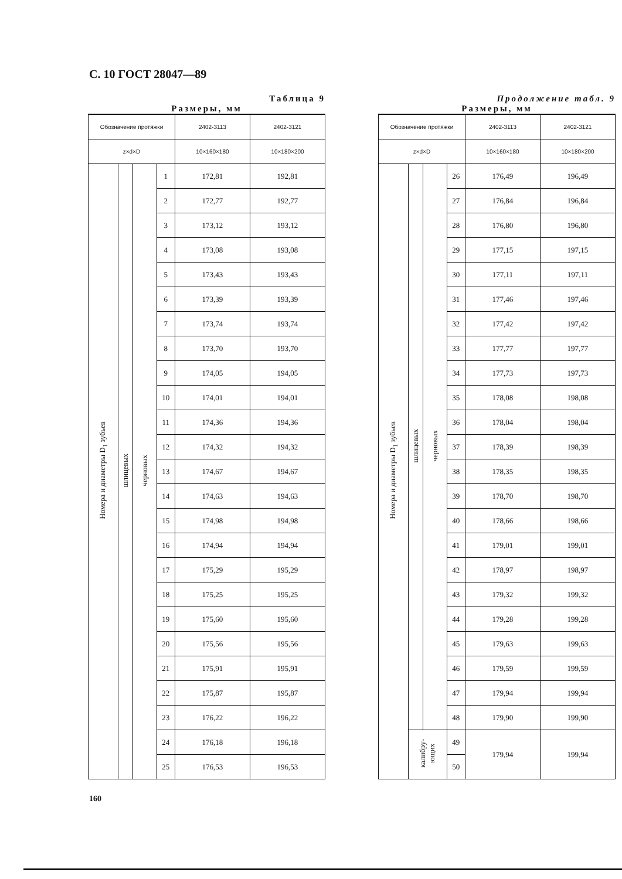С. 10 ГОСТ 28047—89
Таблица 9
Размеры, мм
| Обозначение протяжки | | | | 2402-3113 | 2402-3121 |
| --- | --- | --- | --- | --- | --- |
| z×d×D | | | | 10×160×180 | 10×180×200 |
| Номера и диаметры D<sub>1</sub> зубьев | шлицевых | черновых | 1 | 172,81 | 192,81 |
| | | | 2 | 172,77 | 192,77 |
| | | | 3 | 173,12 | 193,12 |
| | | | 4 | 173,08 | 193,08 |
| | | | 5 | 173,43 | 193,43 |
| | | | 6 | 173,39 | 193,39 |
| | | | 7 | 173,74 | 193,74 |
| | | | 8 | 173,70 | 193,70 |
| | | | 9 | 174,05 | 194,05 |
| | | | 10 | 174,01 | 194,01 |
| | | | 11 | 174,36 | 194,36 |
| | | | 12 | 174,32 | 194,32 |
| | | | 13 | 174,67 | 194,67 |
| | | | 14 | 174,63 | 194,63 |
| | | | 15 | 174,98 | 194,98 |
| | | | 16 | 174,94 | 194,94 |
| | | | 17 | 175,29 | 195,29 |
| | | | 18 | 175,25 | 195,25 |
| | | | 19 | 175,60 | 195,60 |
| | | | 20 | 175,56 | 195,56 |
| | | | 21 | 175,91 | 195,91 |
| | | | 22 | 175,87 | 195,87 |
| | | | 23 | 176,22 | 196,22 |
| | | | 24 | 176,18 | 196,18 |
| | | | 25 | 176,53 | 196,53 |
Продолжение табл. 9
Размеры, мм
| Обозначение протяжки | | | | 2402-3113 | 2402-3121 |
| --- | --- | --- | --- | --- | --- |
| z×d×D | | | | 10×160×180 | 10×180×200 |
| Номера и диаметры D<sub>1</sub> зубьев | шлицевых | черновых | 26 | 176,49 | 196,49 |
| | | | 27 | 176,84 | 196,84 |
| | | | 28 | 176,80 | 196,80 |
| | | | 29 | 177,15 | 197,15 |
| | | | 30 | 177,11 | 197,11 |
| | | | 31 | 177,46 | 197,46 |
| | | | 32 | 177,42 | 197,42 |
| | | | 33 | 177,77 | 197,77 |
| | | | 34 | 177,73 | 197,73 |
| | | | 35 | 178,08 | 198,08 |
| | | | 36 | 178,04 | 198,04 |
| | | | 37 | 178,39 | 198,39 |
| | | | 38 | 178,35 | 198,35 |
| | | | 39 | 178,70 | 198,70 |
| | | | 40 | 178,66 | 198,66 |
| | | | 41 | 179,01 | 199,01 |
| | | | 42 | 178,97 | 198,97 |
| | | | 43 | 179,32 | 199,32 |
| | | | 44 | 179,28 | 199,28 |
| | | | 45 | 179,63 | 199,63 |
| | | | 46 | 179,59 | 199,59 |
| | | | 47 | 179,94 | 199,94 |
| | | | 48 | 179,90 | 199,90 |
| | калибру- ющих | | 49 | 179,94 | 199,94 |
| | | | 50 | | |
160